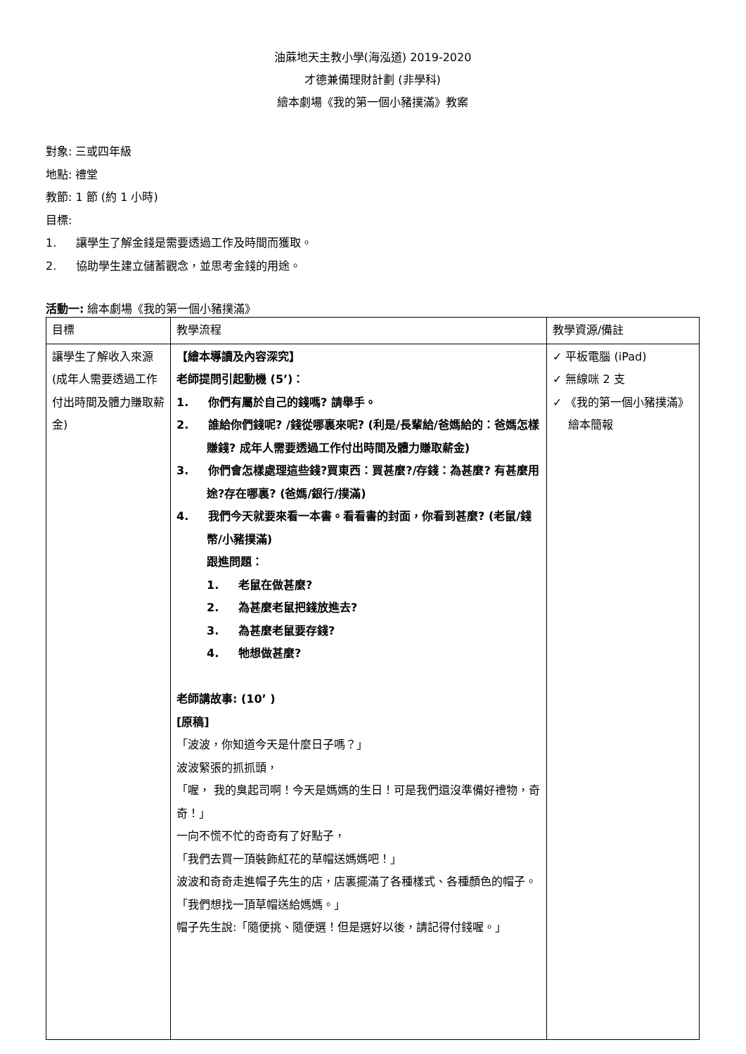油蔴地天主教小學(海泓道) 2019-2020
才德兼備理財計劃 (非學科)
繪本劇場《我的第一個小豬撲滿》教案
對象: 三或四年級
地點: 禮堂
教節: 1 節 (約 1 小時)
目標:
1. 讓學生了解金錢是需要透過工作及時間而獲取。
2. 協助學生建立儲蓄觀念，並思考金錢的用途。
活動一: 繪本劇場《我的第一個小豬撲滿》
| 目標 | 教學流程 | 教學資源/備註 |
| 讓學生了解收入來源 (成年人需要透過工作付出時間及體力賺取薪金) | 【繪本導讀及內容深究】 老師提問引起動機 (5’)： 1. 你們有屬於自己的錢嗎? 請舉手。 2. 誰給你們錢呢? /錢從哪裏來呢? (利是/長輩給/爸媽給的：爸媽怎樣賺錢? 成年人需要透過工作付出時間及體力賺取薪金) 3. 你們會怎樣處理這些錢?買東西：買甚麼?/存錢：為甚麼? 有甚麼用途?存在哪裏? (爸媽/銀行/撲滿) 4. 我們今天就要來看一本書。看看書的封面，你看到甚麼? (老鼠/錢幣/小豬撲滿) 跟進問題： 1. 老鼠在做甚麼? 2. 為甚麼老鼠把錢放進去? 3. 為甚麼老鼠要存錢? 4. 牠想做甚麼? 老師講故事: (10’ ) [原稿] 「波波，你知道今天是什麼日子嗎？」 波波緊張的抓抓頭， 「喔， 我的臭起司啊！今天是媽媽的生日！可是我們還沒準備好禮物，奇奇！」 一向不慌不忙的奇奇有了好點子， 「我們去買一頂裝飾紅花的草帽送媽媽吧！」 波波和奇奇走進帽子先生的店，店裏擺滿了各種樣式、各種顏色的帽子。 「我們想找一頂草帽送給媽媽。」 帽子先生說:「隨便挑、隨便選！但是選好以後，請記得付錢喔。」 | ✓ 平板電腦 (iPad) ✓ 無線咪 2 支 ✓ 《我的第一個小豬撲滿》繪本簡報 |